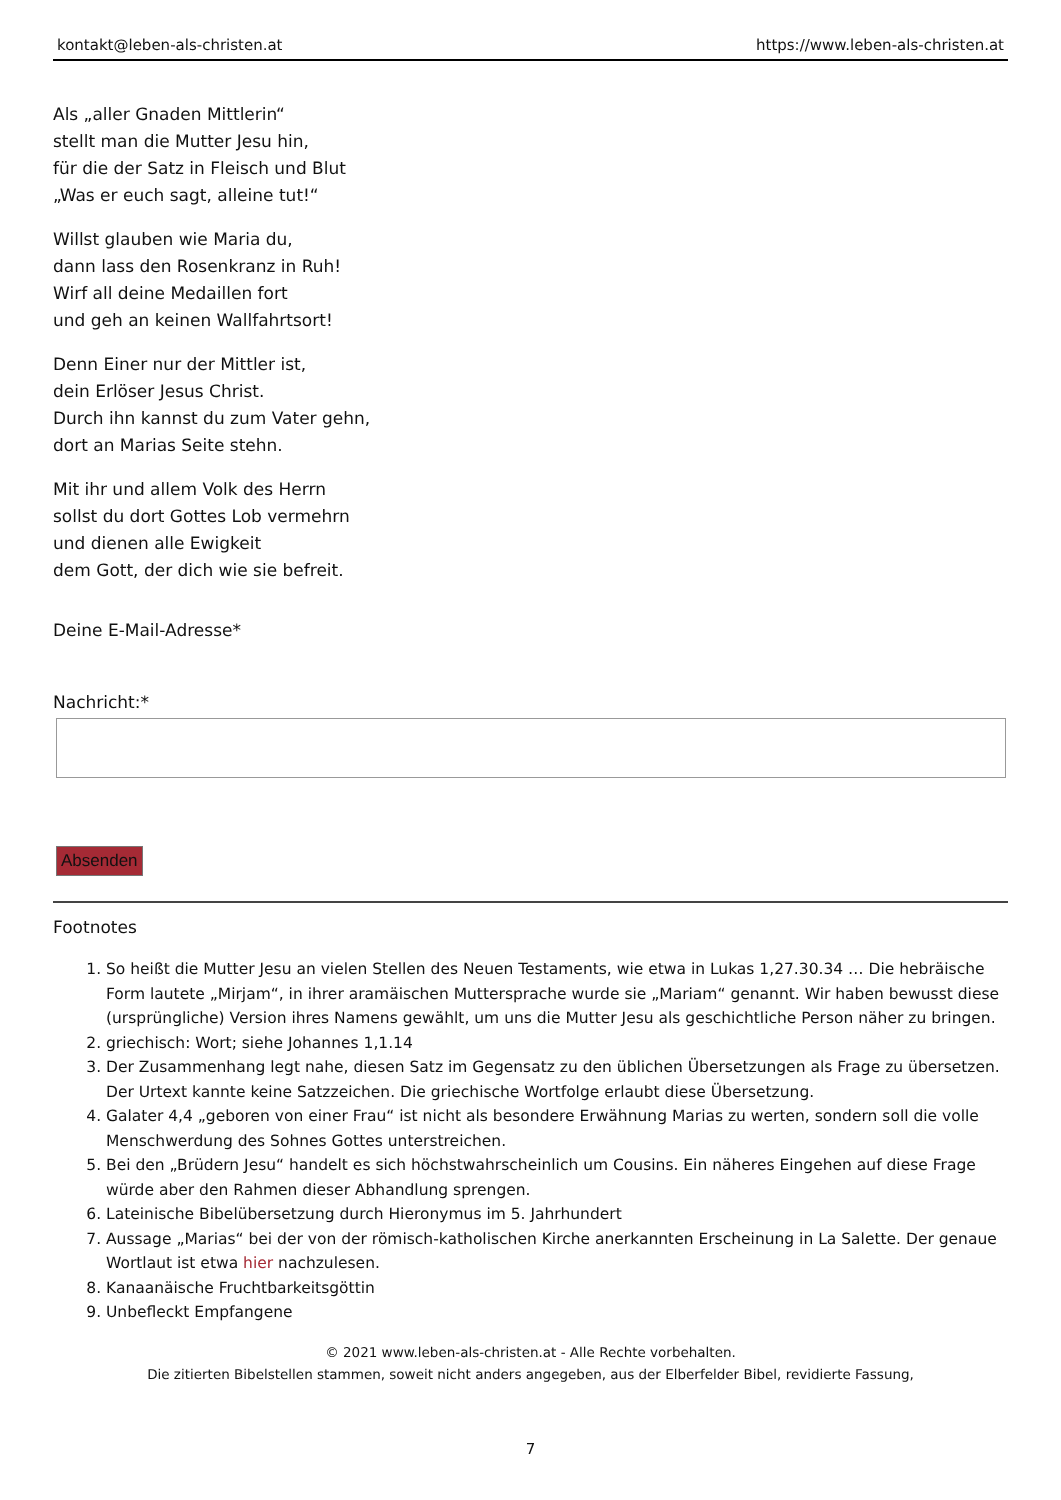kontakt@leben-als-christen.at https://www.leben-als-christen.at
Als „aller Gnaden Mittlerin“
stellt man die Mutter Jesu hin,
für die der Satz in Fleisch und Blut
„Was er euch sagt, alleine tut!“
Willst glauben wie Maria du,
dann lass den Rosenkranz in Ruh!
Wirf all deine Medaillen fort
und geh an keinen Wallfahrtsort!
Denn Einer nur der Mittler ist,
dein Erlöser Jesus Christ.
Durch ihn kannst du zum Vater gehn,
dort an Marias Seite stehn.
Mit ihr und allem Volk des Herrn
sollst du dort Gottes Lob vermehrn
und dienen alle Ewigkeit
dem Gott, der dich wie sie befreit.
Deine E-Mail-Adresse*
Nachricht:*
Absenden
Footnotes
1. So heißt die Mutter Jesu an vielen Stellen des Neuen Testaments, wie etwa in Lukas 1,27.30.34 … Die hebräische Form lautete „Mirjam“, in ihrer aramäischen Muttersprache wurde sie „Mariam“ genannt. Wir haben bewusst diese (ursprüngliche) Version ihres Namens gewählt, um uns die Mutter Jesu als geschichtliche Person näher zu bringen.
2. griechisch: Wort; siehe Johannes 1,1.14
3. Der Zusammenhang legt nahe, diesen Satz im Gegensatz zu den üblichen Übersetzungen als Frage zu übersetzen. Der Urtext kannte keine Satzzeichen. Die griechische Wortfolge erlaubt diese Übersetzung.
4. Galater 4,4 „geboren von einer Frau“ ist nicht als besondere Erwähnung Marias zu werten, sondern soll die volle Menschwerdung des Sohnes Gottes unterstreichen.
5. Bei den „Brüdern Jesu“ handelt es sich höchstwahrscheinlich um Cousins. Ein näheres Eingehen auf diese Frage würde aber den Rahmen dieser Abhandlung sprengen.
6. Lateinische Bibelübersetzung durch Hieronymus im 5. Jahrhundert
7. Aussage „Marias“ bei der von der römisch-katholischen Kirche anerkannten Erscheinung in La Salette. Der genaue Wortlaut ist etwa hier nachzulesen.
8. Kanaanäische Fruchtbarkeitsgöttin
9. Unbefleckt Empfangene
© 2021 www.leben-als-christen.at - Alle Rechte vorbehalten.
Die zitierten Bibelstellen stammen, soweit nicht anders angegeben, aus der Elberfelder Bibel, revidierte Fassung,
7